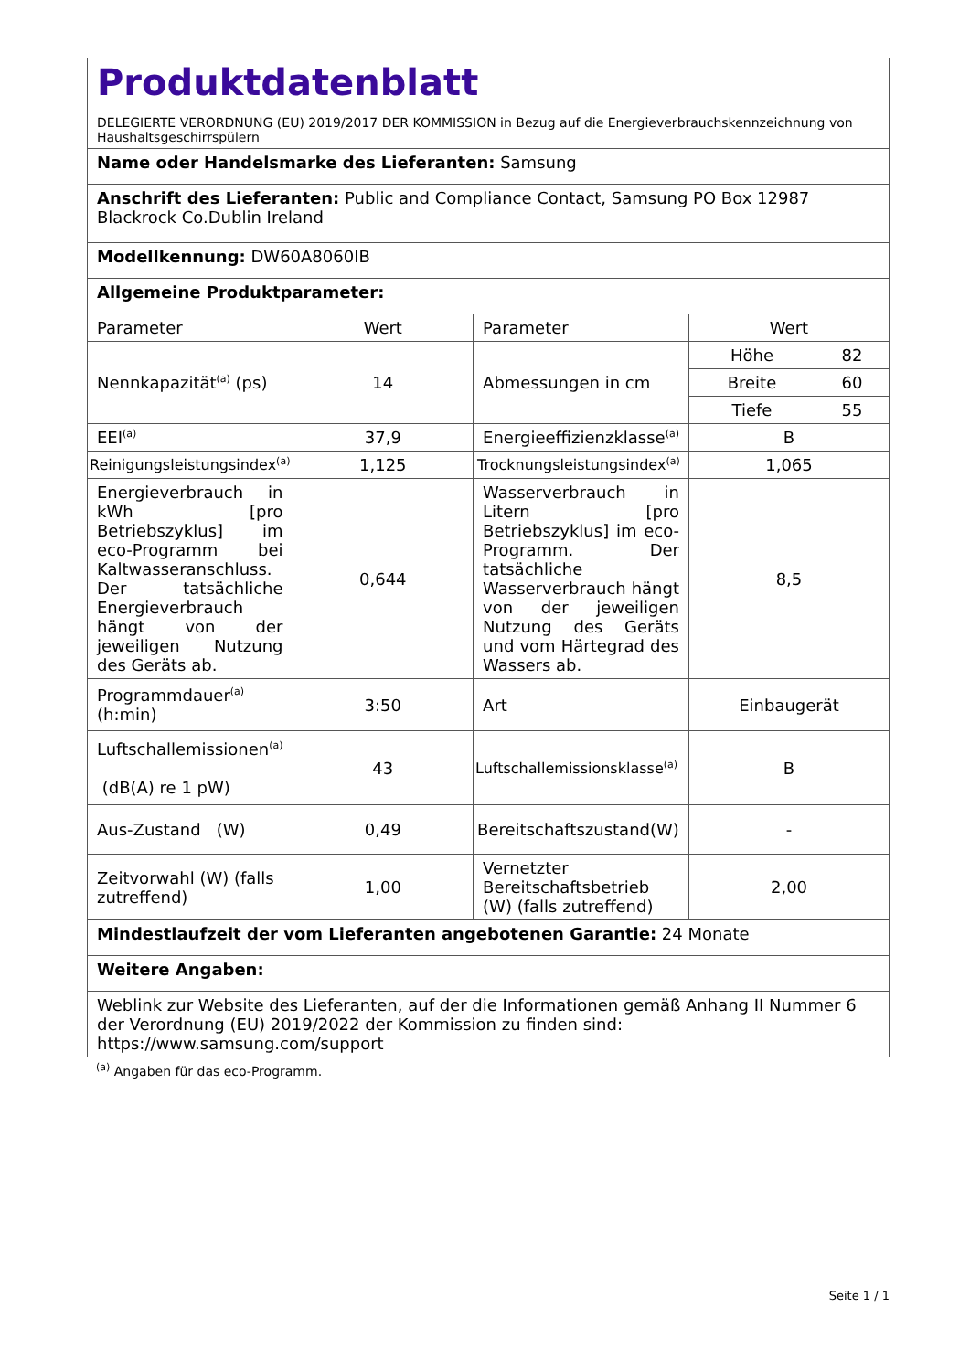| Produktdatenblatt DELEGIERTE VERORDNUNG (EU) 2019/2017 DER KOMMISSION in Bezug auf die Energieverbrauchskennzeichnung von Haushaltsgeschirrspülern | | | |
| Name oder Handelsmarke des Lieferanten: Samsung | | | |
| Anschrift des Lieferanten: Public and Compliance Contact, Samsung PO Box 12987 Blackrock Co.Dublin Ireland | | | |
| Modellkennung: DW60A8060IB | | | |
| Allgemeine Produktparameter: | | | |
| Parameter | Wert | Parameter | Wert |
| Nennkapazität<sup>(a)</sup> (ps) | 14 | Abmessungen in cm | / Höhe / 82 / / Breite / 60 / / Tiefe / 55 / |
| EEI<sup>(a)</sup> | 37,9 | Energieeffizienzklasse<sup>(a)</sup> | B |
| Reinigungsleistungsindex<sup>(a)</sup> | 1,125 | Trocknungsleistungsindex<sup>(a)</sup> | 1,065 |
| Energieverbrauch in kWh [pro Betriebszyklus] im eco-Programm bei Kaltwasseranschluss. Der tatsächliche Energieverbrauch hängt von der jeweiligen Nutzung des Geräts ab. | 0,644 | Wasserverbrauch in Litern [pro Betriebszyklus] im eco-Programm. Der tatsächliche Wasserverbrauch hängt von der jeweiligen Nutzung des Geräts und vom Härtegrad des Wassers ab. | 8,5 |
| Programmdauer<sup>(a)</sup> (h:min) | 3:50 | Art | Einbaugerät |
| Luftschallemissionen<sup>(a)</sup> (dB(A) re 1 pW) | 43 | Luftschallemissionsklasse<sup>(a)</sup> | B |
| Aus-Zustand (W) | 0,49 | Bereitschaftszustand(W) | - |
| Zeitvorwahl (W) (falls zutreffend) | 1,00 | Vernetzter Bereitschaftsbetrieb (W) (falls zutreffend) | 2,00 |
| Mindestlaufzeit der vom Lieferanten angebotenen Garantie: 24 Monate | | | |
| Weitere Angaben: | | | |
| Weblink zur Website des Lieferanten, auf der die Informationen gemäß Anhang II Nummer 6 der Verordnung (EU) 2019/2022 der Kommission zu finden sind: https://www.samsung.com/support | | | |
<sup>(a)</sup> Angaben für das eco-Programm.
Seite 1 / 1